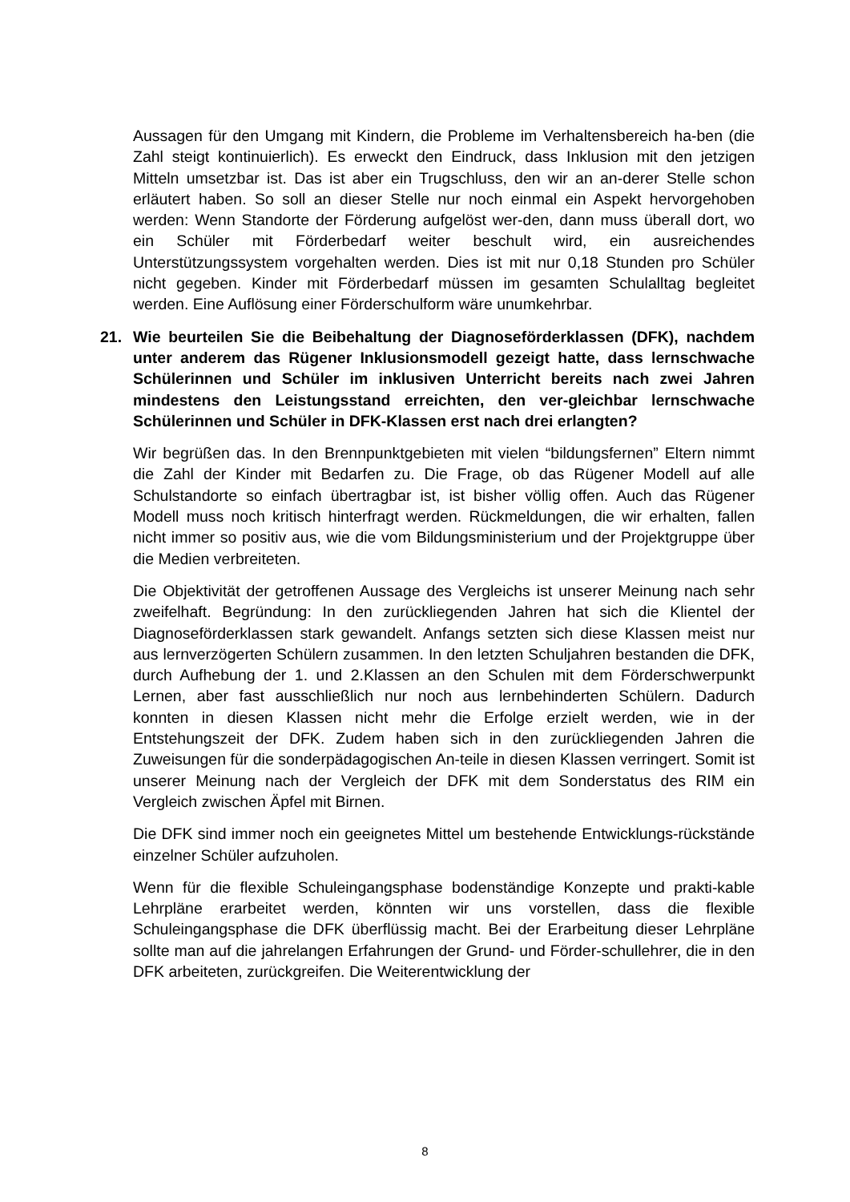Aussagen für den Umgang mit Kindern, die Probleme im Verhaltensbereich ha-ben (die Zahl steigt kontinuierlich). Es erweckt den Eindruck, dass Inklusion mit den jetzigen Mitteln umsetzbar ist. Das ist aber ein Trugschluss, den wir an an-derer Stelle schon erläutert haben. So soll an dieser Stelle nur noch einmal ein Aspekt hervorgehoben werden: Wenn Standorte der Förderung aufgelöst wer-den, dann muss überall dort, wo ein Schüler mit Förderbedarf weiter beschult wird, ein ausreichendes Unterstützungssystem vorgehalten werden. Dies ist mit nur 0,18 Stunden pro Schüler nicht gegeben. Kinder mit Förderbedarf müssen im gesamten Schulalltag begleitet werden. Eine Auflösung einer Förderschulform wäre unumkehrbar.
21. Wie beurteilen Sie die Beibehaltung der Diagnoseförderklassen (DFK), nachdem unter anderem das Rügener Inklusionsmodell gezeigt hatte, dass lernschwache Schülerinnen und Schüler im inklusiven Unterricht bereits nach zwei Jahren mindestens den Leistungsstand erreichten, den ver-gleichbar lernschwache Schülerinnen und Schüler in DFK-Klassen erst nach drei erlangten?
Wir begrüßen das. In den Brennpunktgebieten mit vielen “bildungsfernen” Eltern nimmt die Zahl der Kinder mit Bedarfen zu. Die Frage, ob das Rügener Modell auf alle Schulstandorte so einfach übertragbar ist, ist bisher völlig offen. Auch das Rügener Modell muss noch kritisch hinterfragt werden. Rückmeldungen, die wir erhalten, fallen nicht immer so positiv aus, wie die vom Bildungsministerium und der Projektgruppe über die Medien verbreiteten.
Die Objektivität der getroffenen Aussage des Vergleichs ist unserer Meinung nach sehr zweifelhaft. Begründung: In den zurückliegenden Jahren hat sich die Klientel der Diagnoseförderklassen stark gewandelt. Anfangs setzten sich diese Klassen meist nur aus lernverzögerten Schülern zusammen. In den letzten Schuljahren bestanden die DFK, durch Aufhebung der 1. und 2.Klassen an den Schulen mit dem Förderschwerpunkt Lernen, aber fast ausschließlich nur noch aus lernbehinderten Schülern. Dadurch konnten in diesen Klassen nicht mehr die Erfolge erzielt werden, wie in der Entstehungszeit der DFK. Zudem haben sich in den zurückliegenden Jahren die Zuweisungen für die sonderpädagogischen An-teile in diesen Klassen verringert. Somit ist unserer Meinung nach der Vergleich der DFK mit dem Sonderstatus des RIM ein Vergleich zwischen Äpfel mit Birnen.
Die DFK sind immer noch ein geeignetes Mittel um bestehende Entwicklungs-rückstände einzelner Schüler aufzuholen.
Wenn für die flexible Schuleingangsphase bodenständige Konzepte und prakti-kable Lehrpläne erarbeitet werden, könnten wir uns vorstellen, dass die flexible Schuleingangsphase die DFK überflüssig macht. Bei der Erarbeitung dieser Lehrpläne sollte man auf die jahrelangen Erfahrungen der Grund- und Förder-schullehrer, die in den DFK arbeiteten, zurückgreifen. Die Weiterentwicklung der
8